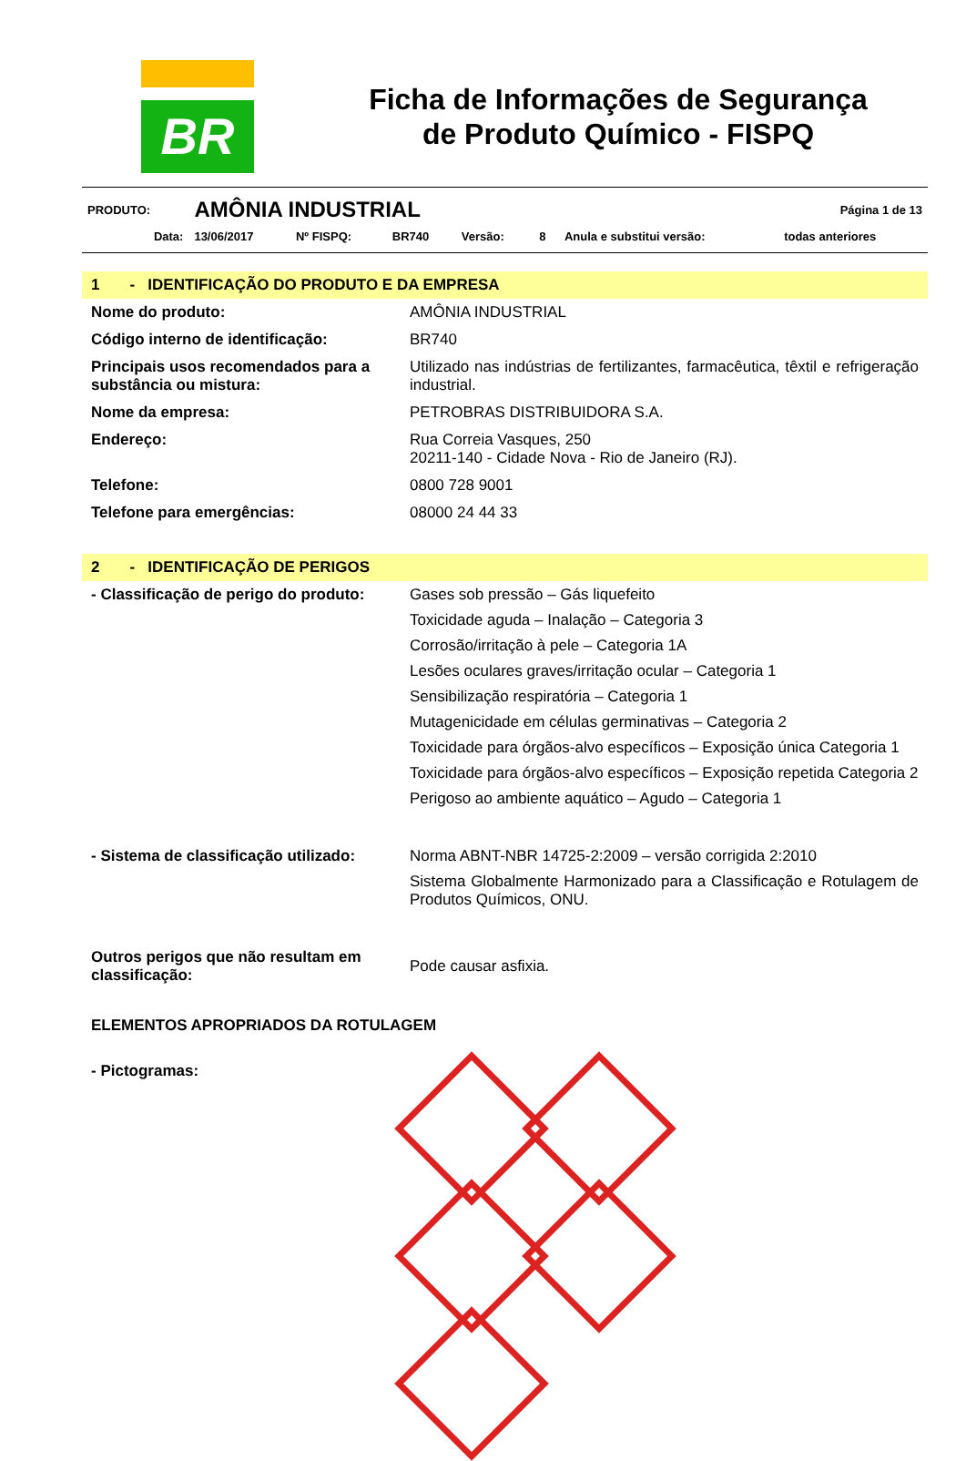BR
Ficha de Informações de Segurança
de Produto Químico - FISPQ
| PRODUTO: | AMÔNIA INDUSTRIAL | | | | | Página 1 de 13 | |
| Data: | 13/06/2017 | Nº FISPQ: | BR740 | Versão: | 8 | Anula e substitui versão: | todas anteriores |
1 - IDENTIFICAÇÃO DO PRODUTO E DA EMPRESA
| Nome do produto: | AMÔNIA INDUSTRIAL |
| Código interno de identificação: | BR740 |
| Principais usos recomendados para a substância ou mistura: | Utilizado nas indústrias de fertilizantes, farmacêutica, têxtil e refrigeração industrial. |
| Nome da empresa: | PETROBRAS DISTRIBUIDORA S.A. |
| Endereço: | Rua Correia Vasques, 250 20211-140 - Cidade Nova - Rio de Janeiro (RJ). |
| Telefone: | 0800 728 9001 |
| Telefone para emergências: | 08000 24 44 33 |
2 - IDENTIFICAÇÃO DE PERIGOS
| - Classificação de perigo do produto: | Gases sob pressão – Gás liquefeito Toxicidade aguda – Inalação – Categoria 3 Corrosão/irritação à pele – Categoria 1A Lesões oculares graves/irritação ocular – Categoria 1 Sensibilização respiratória – Categoria 1 Mutagenicidade em células germinativas – Categoria 2 Toxicidade para órgãos-alvo específicos – Exposição única Categoria 1 Toxicidade para órgãos-alvo específicos – Exposição repetida Categoria 2 Perigoso ao ambiente aquático – Agudo – Categoria 1 |
| - Sistema de classificação utilizado: | Norma ABNT-NBR 14725-2:2009 – versão corrigida 2:2010 Sistema Globalmente Harmonizado para a Classificação e Rotulagem de Produtos Químicos, ONU. |
| Outros perigos que não resultam em classificação: | Pode causar asfixia. |
| ELEMENTOS APROPRIADOS DA ROTULAGEM | |
| - Pictogramas: | |